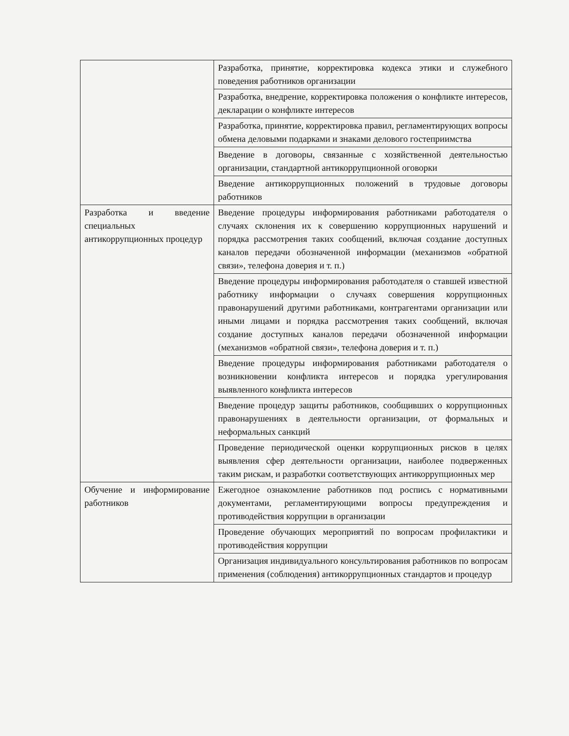| | Разработка, принятие, корректировка кодекса этики и служебного поведения работников организации |
| | Разработка, внедрение, корректировка положения о конфликте интересов, декларации о конфликте интересов |
| | Разработка, принятие, корректировка правил, регламентирующих вопросы обмена деловыми подарками и знаками делового гостеприимства |
| | Введение в договоры, связанные с хозяйственной деятельностью организации, стандартной антикоррупционной оговорки |
| | Введение антикоррупционных положений в трудовые договоры работников |
| Разработка и введение специальных антикоррупционных процедур | Введение процедуры информирования работниками работодателя о случаях склонения их к совершению коррупционных нарушений и порядка рассмотрения таких сообщений, включая создание доступных каналов передачи обозначенной информации (механизмов «обратной связи», телефона доверия и т. п.) |
| | Введение процедуры информирования работодателя о ставшей известной работнику информации о случаях совершения коррупционных правонарушений другими работниками, контрагентами организации или иными лицами и порядка рассмотрения таких сообщений, включая создание доступных каналов передачи обозначенной информации (механизмов «обратной связи», телефона доверия и т. п.) |
| | Введение процедуры информирования работниками работодателя о возникновении конфликта интересов и порядка урегулирования выявленного конфликта интересов |
| | Введение процедур защиты работников, сообщивших о коррупционных правонарушениях в деятельности организации, от формальных и неформальных санкций |
| | Проведение периодической оценки коррупционных рисков в целях выявления сфер деятельности организации, наиболее подверженных таким рискам, и разработки соответствующих антикоррупционных мер |
| Обучение и информирование работников | Ежегодное ознакомление работников под роспись с нормативными документами, регламентирующими вопросы предупреждения и противодействия коррупции в организации |
| | Проведение обучающих мероприятий по вопросам профилактики и противодействия коррупции |
| | Организация индивидуального консультирования работников по вопросам применения (соблюдения) антикоррупционных стандартов и процедур |